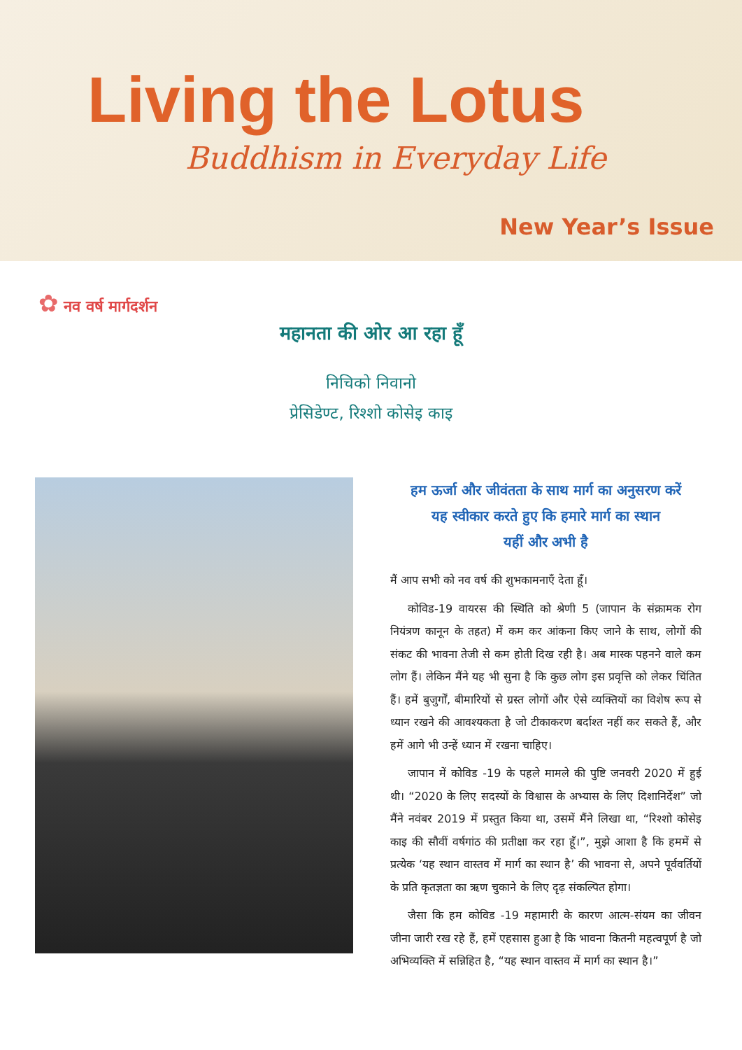Living the Lotus
Buddhism in Everyday Life
New Year’s Issue
✿ नव वर्ष मार्गदर्शन
महानता की ओर आ रहा हूँ
निचिको निवानो
प्रेसिडेण्ट, रिश्शो कोसेइ काइ
हम ऊर्जा और जीवंतता के साथ मार्ग का अनुसरण करें
यह स्वीकार करते हुए कि हमारे मार्ग का स्थान
यहीं और अभी है
मैं आप सभी को नव वर्ष की शुभकामनाएँ देता हूँ।
कोविड-19 वायरस की स्थिति को श्रेणी 5 (जापान के संक्रामक रोग नियंत्रण कानून के तहत) में कम कर आंकना किए जाने के साथ, लोगों की संकट की भावना तेजी से कम होती दिख रही है। अब मास्क पहनने वाले कम लोग हैं। लेकिन मैंने यह भी सुना है कि कुछ लोग इस प्रवृत्ति को लेकर चिंतित हैं। हमें बुजुर्गों, बीमारियों से ग्रस्त लोगों और ऐसे व्यक्तियों का विशेष रूप से ध्यान रखने की आवश्यकता है जो टीकाकरण बर्दाश्त नहीं कर सकते हैं, और हमें आगे भी उन्हें ध्यान में रखना चाहिए।
जापान में कोविड -19 के पहले मामले की पुष्टि जनवरी 2020 में हुई थी। “2020 के लिए सदस्यों के विश्वास के अभ्यास के लिए दिशानिर्देश” जो मैंने नवंबर 2019 में प्रस्तुत किया था, उसमें मैंने लिखा था, “रिश्शो कोसेइ काइ की सौवीं वर्षगांठ की प्रतीक्षा कर रहा हूँ।”, मुझे आशा है कि हममें से प्रत्येक ‘यह स्थान वास्तव में मार्ग का स्थान है’ की भावना से, अपने पूर्ववर्तियों के प्रति कृतज्ञता का ऋण चुकाने के लिए दृढ़ संकल्पित होगा।
जैसा कि हम कोविड -19 महामारी के कारण आत्म-संयम का जीवन जीना जारी रख रहे हैं, हमें एहसास हुआ है कि भावना कितनी महत्वपूर्ण है जो अभिव्यक्ति में सन्निहित है, “यह स्थान वास्तव में मार्ग का स्थान है।”